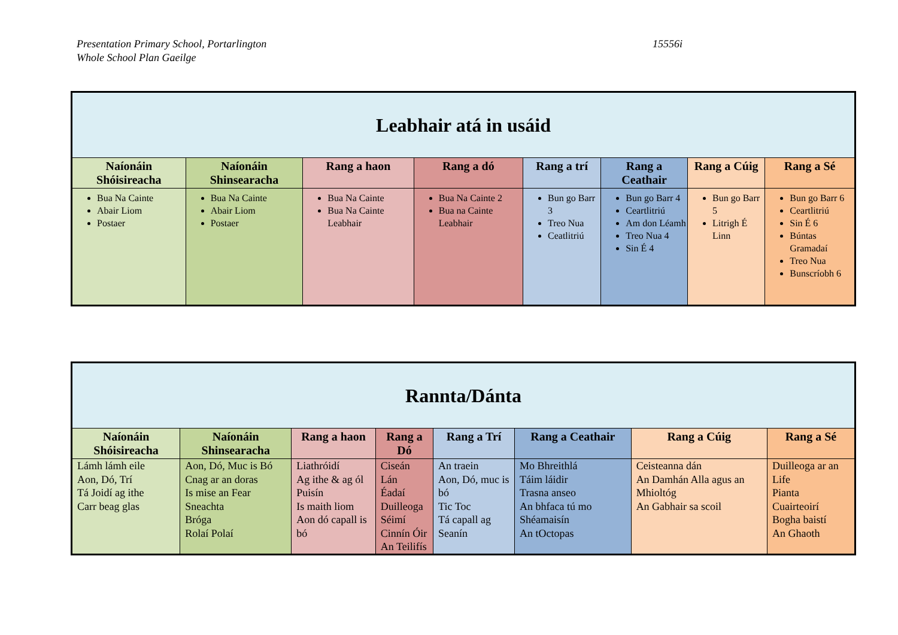Presentation Primary School, Portarlington
Whole School Plan Gaeilge
15556i
| Leabhair atá in usáid | | | | | | | |
| --- | --- | --- | --- | --- | --- | --- | --- |
| Naíonáin Shóisireacha | Naíonáin Shinsearacha | Rang a haon | Rang a dó | Rang a trí | Rang a Ceathair | Rang a Cúig | Rang a Sé |
| Bua Na Cainte Abair Liom Postaer | Bua Na Cainte Abair Liom Postaer | Bua Na Cainte Bua Na Cainte Leabhair | Bua Na Cainte 2 Bua na Cainte Leabhair | Bun go Barr 3 Treo Nua Ceatlitriú | Bun go Barr 4 Ceartlitriú Am don Léamh Treo Nua 4 Sin É 4 | Bun go Barr 5 Litrigh É Linn | Bun go Barr 6 Ceartlitriú Sin É 6 Búntas Gramadaí Treo Nua Bunscríobh 6 |
| Rannta/Dánta | | | | | | | |
| --- | --- | --- | --- | --- | --- | --- | --- |
| Naíonáin Shóisireacha | Naíonáin Shinsearacha | Rang a haon | Rang a Dó | Rang a Trí | Rang a Ceathair | Rang a Cúig | Rang a Sé |
| Lámh lámh eile Aon, Dó, Trí Tá Joidí ag ithe Carr beag glas | Aon, Dó, Muc is Bó Cnag ar an doras Is mise an Fear Sneachta Bróga Rolaí Polaí | Liathróidí Ag ithe & ag ól Puisín Is maith liom Aon dó capall is bó | Ciseán Lán Éadaí Duilleoga Séimí Cinnín Óir An Teilifís | An traein Aon, Dó, muc is bó Tic Toc Tá capall ag Seanín | Mo Bhreithlá Táim láidir Trasna anseo An bhfaca tú mo Shéamaisín An tOctopas | Ceisteanna dán An Damhán Alla agus an Mhioltóg An Gabhair sa scoil | Duilleoga ar an Life Pianta Cuairteoirí Bogha baistí An Ghaoth |